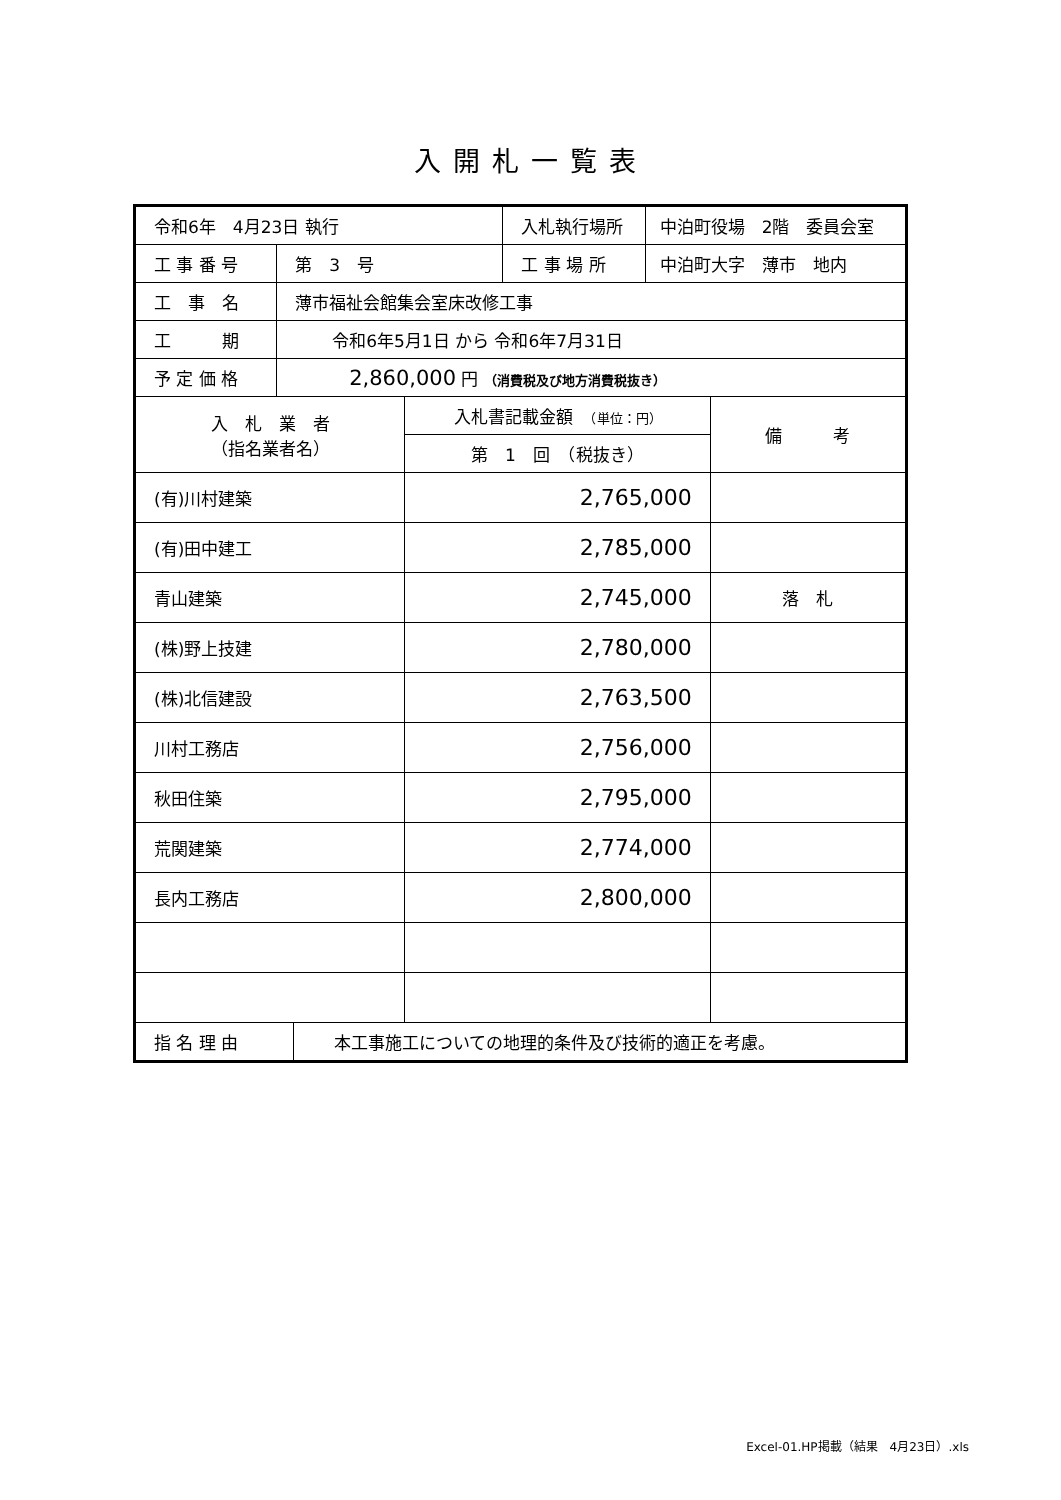入開札一覧表
| 令和6年 4月23日 執行 | | | | 入札執行場所 | 中泊町役場 2階 委員会室 | |
| 工 事 番 号 | 第 3 号 | | | 工 事 場 所 | 中泊町大字 薄市 地内 | |
| 工 事 名 | 薄市福祉会館集会室床改修工事 | | | | | |
| 工 期 | 令和6年5月1日 から 令和6年7月31日 | | | | | |
| 予 定 価 格 | 2,860,000 円 （消費税及び地方消費税抜き） | | | | | |
| 入 札 業 者 （指名業者名） | | | 入札書記載金額 （単位：円） | | | 備 考 |
| | | | 第 1 回 （税抜き） | | | |
| (有)川村建築 | | | 2,765,000 | | | |
| (有)田中建工 | | | 2,785,000 | | | |
| 青山建築 | | | 2,745,000 | | | 落 札 |
| (株)野上技建 | | | 2,780,000 | | | |
| (株)北信建設 | | | 2,763,500 | | | |
| 川村工務店 | | | 2,756,000 | | | |
| 秋田住築 | | | 2,795,000 | | | |
| 荒関建築 | | | 2,774,000 | | | |
| 長内工務店 | | | 2,800,000 | | | |
| 指 名 理 由 | | 本工事施工についての地理的条件及び技術的適正を考慮。 | | | | |
Excel-01.HP掲載（結果　4月23日）.xls